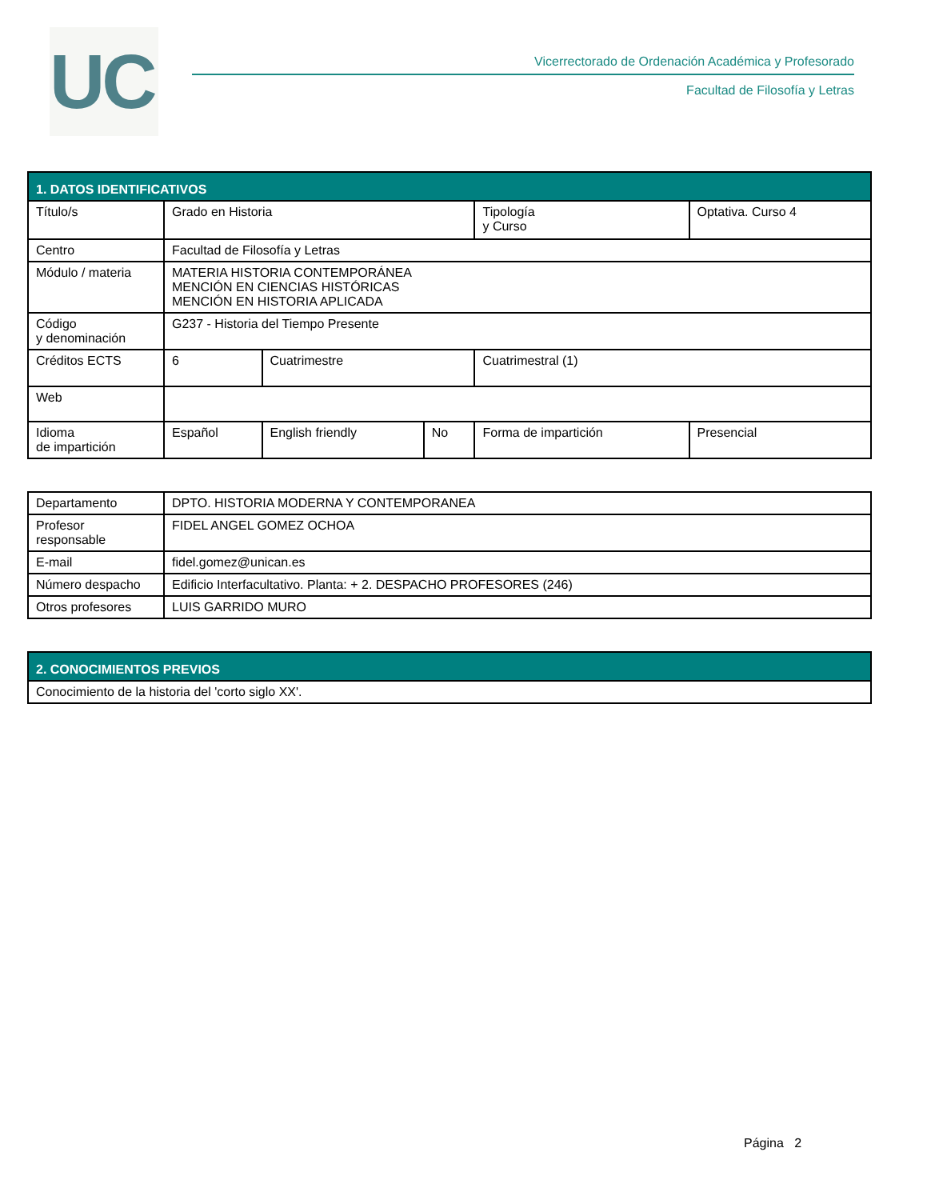UC
Vicerrectorado de Ordenación Académica y Profesorado
Facultad de Filosofía y Letras
| 1. DATOS IDENTIFICATIVOS | | | | | | |
| --- | --- | --- | --- | --- | --- | --- |
| Título/s | Grado en Historia | | | Tipología y Curso | | Optativa. Curso 4 |
| Centro | Facultad de Filosofía y Letras | | | | | |
| Módulo / materia | MATERIA HISTORIA CONTEMPORÁNEA MENCIÓN EN CIENCIAS HISTÓRICAS MENCIÓN EN HISTORIA APLICADA | | | | | |
| Código y denominación | G237 - Historia del Tiempo Presente | | | | | |
| Créditos ECTS | 6 | Cuatrimestre | | Cuatrimestral (1) | | |
| Web | | | | | | |
| Idioma de impartición | Español | English friendly | No | Forma de impartición | Presencial | |
| Departamento | DPTO. HISTORIA MODERNA Y CONTEMPORANEA |
| Profesor responsable | FIDEL ANGEL GOMEZ OCHOA |
| E-mail | fidel.gomez@unican.es |
| Número despacho | Edificio Interfacultativo. Planta: + 2. DESPACHO PROFESORES (246) |
| Otros profesores | LUIS GARRIDO MURO |
| 2. CONOCIMIENTOS PREVIOS |
| --- |
| Conocimiento de la historia del 'corto siglo XX'. |
Página 2